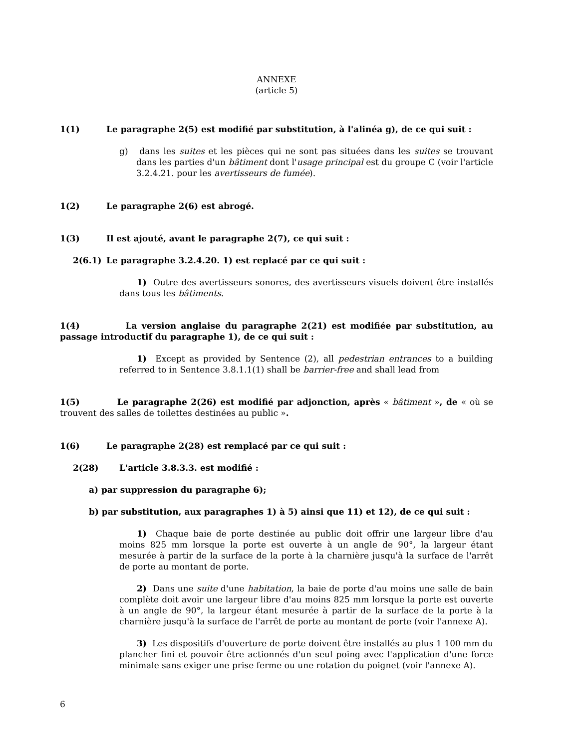ANNEXE
(article 5)
1(1) Le paragraphe 2(5) est modifié par substitution, à l'alinéa g), de ce qui suit :
g) dans les suites et les pièces qui ne sont pas situées dans les suites se trouvant dans les parties d'un bâtiment dont l'usage principal est du groupe C (voir l'article 3.2.4.21. pour les avertisseurs de fumée).
1(2) Le paragraphe 2(6) est abrogé.
1(3) Il est ajouté, avant le paragraphe 2(7), ce qui suit :
2(6.1) Le paragraphe 3.2.4.20. 1) est replacé par ce qui suit :
1) Outre des avertisseurs sonores, des avertisseurs visuels doivent être installés dans tous les bâtiments.
1(4) La version anglaise du paragraphe 2(21) est modifiée par substitution, au passage introductif du paragraphe 1), de ce qui suit :
1) Except as provided by Sentence (2), all pedestrian entrances to a building referred to in Sentence 3.8.1.1(1) shall be barrier-free and shall lead from
1(5) Le paragraphe 2(26) est modifié par adjonction, après « bâtiment », de « où se trouvent des salles de toilettes destinées au public ».
1(6) Le paragraphe 2(28) est remplacé par ce qui suit :
2(28) L'article 3.8.3.3. est modifié :
a) par suppression du paragraphe 6);
b) par substitution, aux paragraphes 1) à 5) ainsi que 11) et 12), de ce qui suit :
1) Chaque baie de porte destinée au public doit offrir une largeur libre d'au moins 825 mm lorsque la porte est ouverte à un angle de 90°, la largeur étant mesurée à partir de la surface de la porte à la charnière jusqu'à la surface de l'arrêt de porte au montant de porte.
2) Dans une suite d'une habitation, la baie de porte d'au moins une salle de bain complète doit avoir une largeur libre d'au moins 825 mm lorsque la porte est ouverte à un angle de 90°, la largeur étant mesurée à partir de la surface de la porte à la charnière jusqu'à la surface de l'arrêt de porte au montant de porte (voir l'annexe A).
3) Les dispositifs d'ouverture de porte doivent être installés au plus 1 100 mm du plancher fini et pouvoir être actionnés d'un seul poing avec l'application d'une force minimale sans exiger une prise ferme ou une rotation du poignet (voir l'annexe A).
6